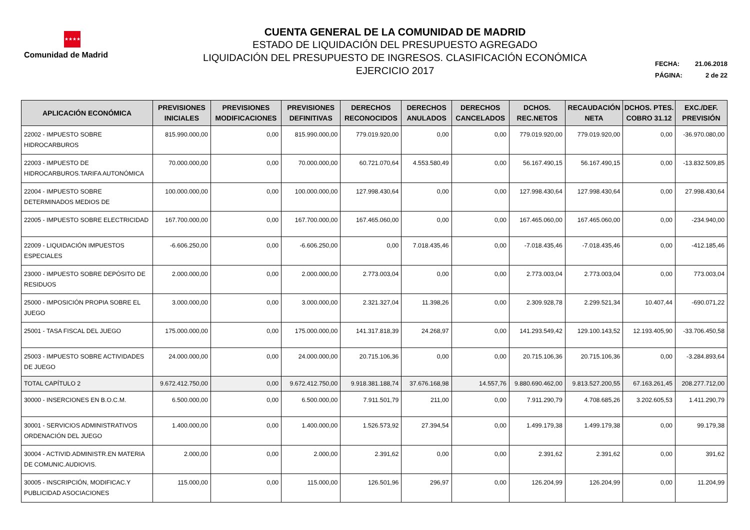★★★★
Comunidad de Madrid
CUENTA GENERAL DE LA COMUNIDAD DE MADRID
ESTADO DE LIQUIDACIÓN DEL PRESUPUESTO AGREGADO
LIQUIDACIÓN DEL PRESUPUESTO DE INGRESOS. CLASIFICACIÓN ECONÓMICA
EJERCICIO 2017
FECHA: 21.06.2018
PÁGINA: 2 de 22
| APLICACIÓN ECONÓMICA | PREVISIONES INICIALES | PREVISIONES MODIFICACIONES | PREVISIONES DEFINITIVAS | DERECHOS RECONOCIDOS | DERECHOS ANULADOS | DERECHOS CANCELADOS | DCHOS. REC.NETOS | RECAUDACIÓN NETA | DCHOS. PTES. COBRO 31.12 | EXC./DEF. PREVISIÓN |
| --- | --- | --- | --- | --- | --- | --- | --- | --- | --- | --- |
| 22002 - IMPUESTO SOBRE HIDROCARBUROS | 815.990.000,00 | 0,00 | 815.990.000,00 | 779.019.920,00 | 0,00 | 0,00 | 779.019.920,00 | 779.019.920,00 | 0,00 | -36.970.080,00 |
| 22003 - IMPUESTO DE HIDROCARBUROS.TARIFA AUTONÓMICA | 70.000.000,00 | 0,00 | 70.000.000,00 | 60.721.070,64 | 4.553.580,49 | 0,00 | 56.167.490,15 | 56.167.490,15 | 0,00 | -13.832.509,85 |
| 22004 - IMPUESTO SOBRE DETERMINADOS MEDIOS DE | 100.000.000,00 | 0,00 | 100.000.000,00 | 127.998.430,64 | 0,00 | 0,00 | 127.998.430,64 | 127.998.430,64 | 0,00 | 27.998.430,64 |
| 22005 - IMPUESTO SOBRE ELECTRICIDAD | 167.700.000,00 | 0,00 | 167.700.000,00 | 167.465.060,00 | 0,00 | 0,00 | 167.465.060,00 | 167.465.060,00 | 0,00 | -234.940,00 |
| 22009 - LIQUIDACIÓN IMPUESTOS ESPECIALES | -6.606.250,00 | 0,00 | -6.606.250,00 | 0,00 | 7.018.435,46 | 0,00 | -7.018.435,46 | -7.018.435,46 | 0,00 | -412.185,46 |
| 23000 - IMPUESTO SOBRE DEPÓSITO DE RESIDUOS | 2.000.000,00 | 0,00 | 2.000.000,00 | 2.773.003,04 | 0,00 | 0,00 | 2.773.003,04 | 2.773.003,04 | 0,00 | 773.003,04 |
| 25000 - IMPOSICIÓN PROPIA SOBRE EL JUEGO | 3.000.000,00 | 0,00 | 3.000.000,00 | 2.321.327,04 | 11.398,26 | 0,00 | 2.309.928,78 | 2.299.521,34 | 10.407,44 | -690.071,22 |
| 25001 - TASA FISCAL DEL JUEGO | 175.000.000,00 | 0,00 | 175.000.000,00 | 141.317.818,39 | 24.268,97 | 0,00 | 141.293.549,42 | 129.100.143,52 | 12.193.405,90 | -33.706.450,58 |
| 25003 - IMPUESTO SOBRE ACTIVIDADES DE JUEGO | 24.000.000,00 | 0,00 | 24.000.000,00 | 20.715.106,36 | 0,00 | 0,00 | 20.715.106,36 | 20.715.106,36 | 0,00 | -3.284.893,64 |
| TOTAL CAPÍTULO 2 | 9.672.412.750,00 | 0,00 | 9.672.412.750,00 | 9.918.381.188,74 | 37.676.168,98 | 14.557,76 | 9.880.690.462,00 | 9.813.527.200,55 | 67.163.261,45 | 208.277.712,00 |
| 30000 - INSERCIONES EN B.O.C.M. | 6.500.000,00 | 0,00 | 6.500.000,00 | 7.911.501,79 | 211,00 | 0,00 | 7.911.290,79 | 4.708.685,26 | 3.202.605,53 | 1.411.290,79 |
| 30001 - SERVICIOS ADMINISTRATIVOS ORDENACIÓN DEL JUEGO | 1.400.000,00 | 0,00 | 1.400.000,00 | 1.526.573,92 | 27.394,54 | 0,00 | 1.499.179,38 | 1.499.179,38 | 0,00 | 99.179,38 |
| 30004 - ACTIVID.ADMINISTR.EN MATERIA DE COMUNIC.AUDIOVIS. | 2.000,00 | 0,00 | 2.000,00 | 2.391,62 | 0,00 | 0,00 | 2.391,62 | 2.391,62 | 0,00 | 391,62 |
| 30005 - INSCRIPCIÓN, MODIFICAC.Y PUBLICIDAD ASOCIACIONES | 115.000,00 | 0,00 | 115.000,00 | 126.501,96 | 296,97 | 0,00 | 126.204,99 | 126.204,99 | 0,00 | 11.204,99 |